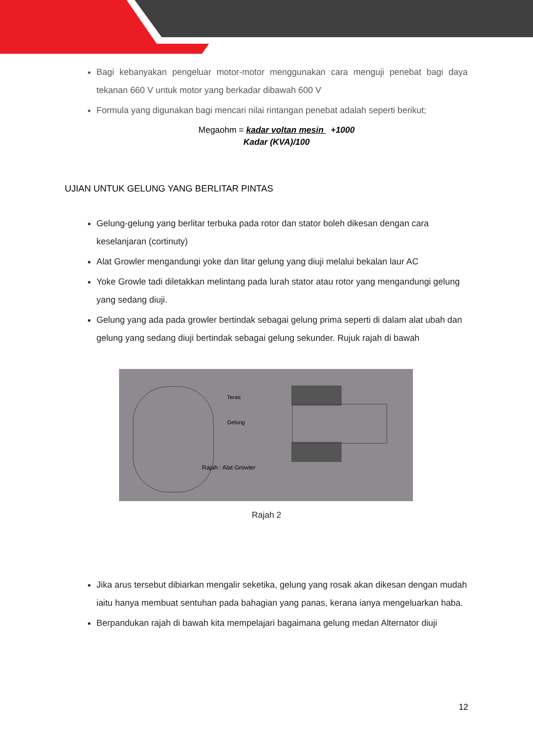Bagi kebanyakan pengeluar motor-motor menggunakan cara menguji penebat bagi daya tekanan 660 V untuk motor yang berkadar dibawah 600 V
Formula yang digunakan bagi mencari nilai rintangan penebat adalah seperti berikut;
Megaohm = kadar voltan mesin +1000
Kadar (KVA)/100
UJIAN UNTUK GELUNG YANG BERLITAR PINTAS
Gelung-gelung yang berlitar terbuka pada rotor dan stator boleh dikesan dengan cara keselanjaran (cortinuty)
Alat Growler mengandungi yoke dan litar gelung yang diuji melalui bekalan laur AC
Yoke Growle tadi diletakkan melintang pada lurah stator atau rotor yang mengandungi gelung yang sedang diuji.
Gelung yang ada pada growler bertindak sebagai gelung prima seperti di dalam alat ubah dan gelung yang sedang diuji bertindak sebagai gelung sekunder. Rujuk rajah di bawah
Teras
Gelung
Rajah : Alat Growler
Rajah 2
Jika arus tersebut dibiarkan mengalir seketika, gelung yang rosak akan dikesan dengan mudah iaitu hanya membuat sentuhan pada bahagian yang panas, kerana ianya mengeluarkan haba.
Berpandukan rajah di bawah kita mempelajari bagaimana gelung medan Alternator diuji
12